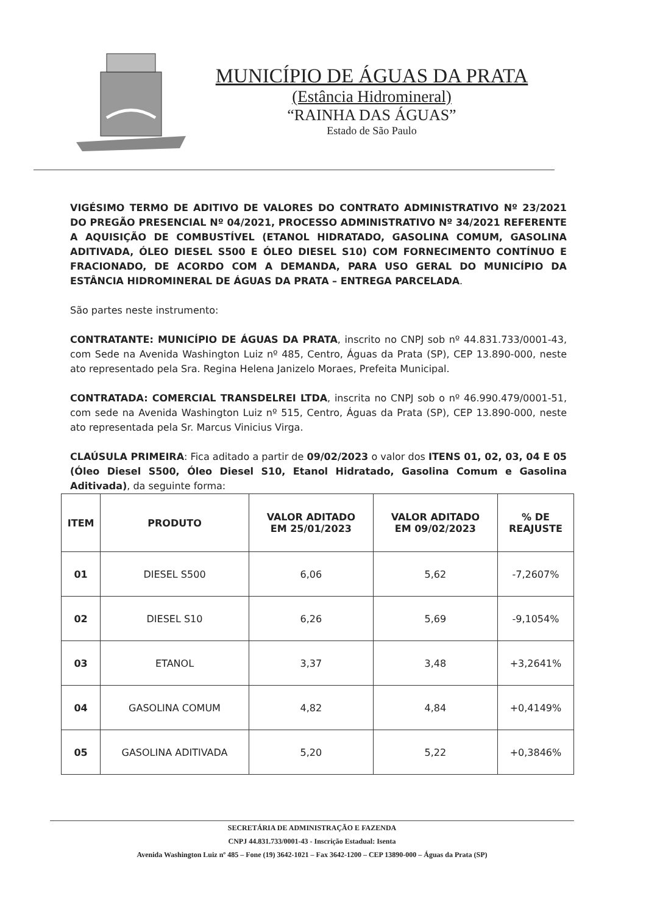MUNICÍPIO DE ÁGUAS DA PRATA
(Estância Hidromineral)
“RAINHA DAS ÁGUAS”
Estado de São Paulo
VIGÉSIMO TERMO DE ADITIVO DE VALORES DO CONTRATO ADMINISTRATIVO Nº 23/2021 DO PREGÃO PRESENCIAL Nº 04/2021, PROCESSO ADMINISTRATIVO Nº 34/2021 REFERENTE A AQUISIÇÃO DE COMBUSTÍVEL (ETANOL HIDRATADO, GASOLINA COMUM, GASOLINA ADITIVADA, ÓLEO DIESEL S500 E ÓLEO DIESEL S10) COM FORNECIMENTO CONTÍNUO E FRACIONADO, DE ACORDO COM A DEMANDA, PARA USO GERAL DO MUNICÍPIO DA ESTÂNCIA HIDROMINERAL DE ÁGUAS DA PRATA – ENTREGA PARCELADA.
São partes neste instrumento:
CONTRATANTE: MUNICÍPIO DE ÁGUAS DA PRATA, inscrito no CNPJ sob nº 44.831.733/0001-43, com Sede na Avenida Washington Luiz nº 485, Centro, Águas da Prata (SP), CEP 13.890-000, neste ato representado pela Sra. Regina Helena Janizelo Moraes, Prefeita Municipal.
CONTRATADA: COMERCIAL TRANSDELREI LTDA, inscrita no CNPJ sob o nº 46.990.479/0001-51, com sede na Avenida Washington Luiz nº 515, Centro, Águas da Prata (SP), CEP 13.890-000, neste ato representada pela Sr. Marcus Vinicius Virga.
CLAÚSULA PRIMEIRA: Fica aditado a partir de 09/02/2023 o valor dos ITENS 01, 02, 03, 04 E 05 (Óleo Diesel S500, Óleo Diesel S10, Etanol Hidratado, Gasolina Comum e Gasolina Aditivada), da seguinte forma:
| ITEM | PRODUTO | VALOR ADITADO EM 25/01/2023 | VALOR ADITADO EM 09/02/2023 | % DE REAJUSTE |
| --- | --- | --- | --- | --- |
| 01 | DIESEL S500 | 6,06 | 5,62 | -7,2607% |
| 02 | DIESEL S10 | 6,26 | 5,69 | -9,1054% |
| 03 | ETANOL | 3,37 | 3,48 | +3,2641% |
| 04 | GASOLINA COMUM | 4,82 | 4,84 | +0,4149% |
| 05 | GASOLINA ADITIVADA | 5,20 | 5,22 | +0,3846% |
SECRETÁRIA DE ADMINISTRAÇÃO E FAZENDA
CNPJ 44.831.733/0001-43 - Inscrição Estadual: Isenta
Avenida Washington Luiz nº 485 – Fone (19) 3642-1021 – Fax 3642-1200 – CEP 13890-000 – Águas da Prata (SP)